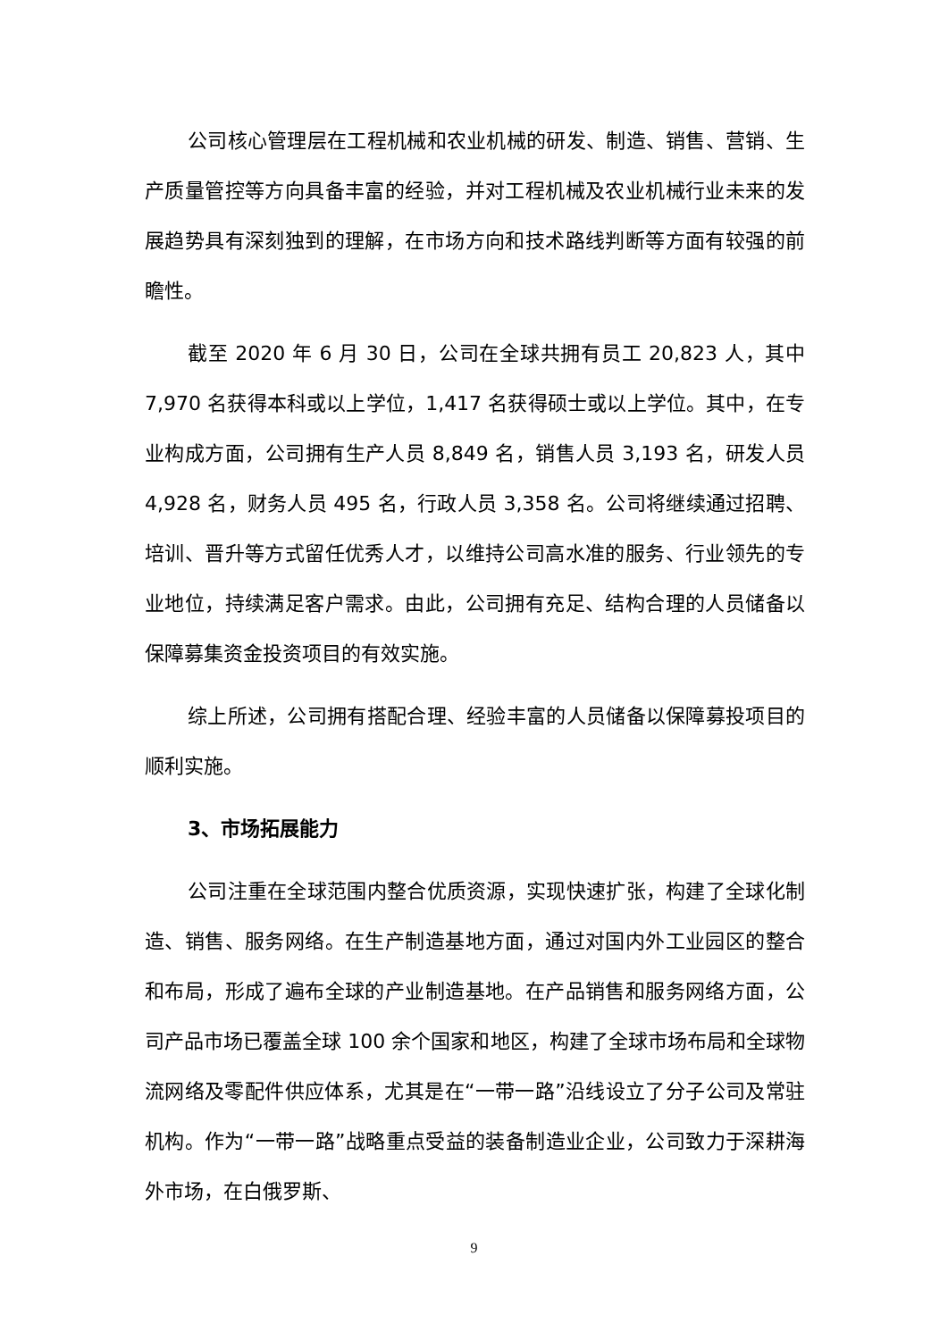公司核心管理层在工程机械和农业机械的研发、制造、销售、营销、生产质量管控等方向具备丰富的经验，并对工程机械及农业机械行业未来的发展趋势具有深刻独到的理解，在市场方向和技术路线判断等方面有较强的前瞻性。
截至 2020 年 6 月 30 日，公司在全球共拥有员工 20,823 人，其中 7,970 名获得本科或以上学位，1,417 名获得硕士或以上学位。其中，在专业构成方面，公司拥有生产人员 8,849 名，销售人员 3,193 名，研发人员 4,928 名，财务人员 495 名，行政人员 3,358 名。公司将继续通过招聘、培训、晋升等方式留任优秀人才，以维持公司高水准的服务、行业领先的专业地位，持续满足客户需求。由此，公司拥有充足、结构合理的人员储备以保障募集资金投资项目的有效实施。
综上所述，公司拥有搭配合理、经验丰富的人员储备以保障募投项目的顺利实施。
3、市场拓展能力
公司注重在全球范围内整合优质资源，实现快速扩张，构建了全球化制造、销售、服务网络。在生产制造基地方面，通过对国内外工业园区的整合和布局，形成了遍布全球的产业制造基地。在产品销售和服务网络方面，公司产品市场已覆盖全球 100 余个国家和地区，构建了全球市场布局和全球物流网络及零配件供应体系，尤其是在“一带一路”沿线设立了分子公司及常驻机构。作为“一带一路”战略重点受益的装备制造业企业，公司致力于深耕海外市场，在白俄罗斯、
9